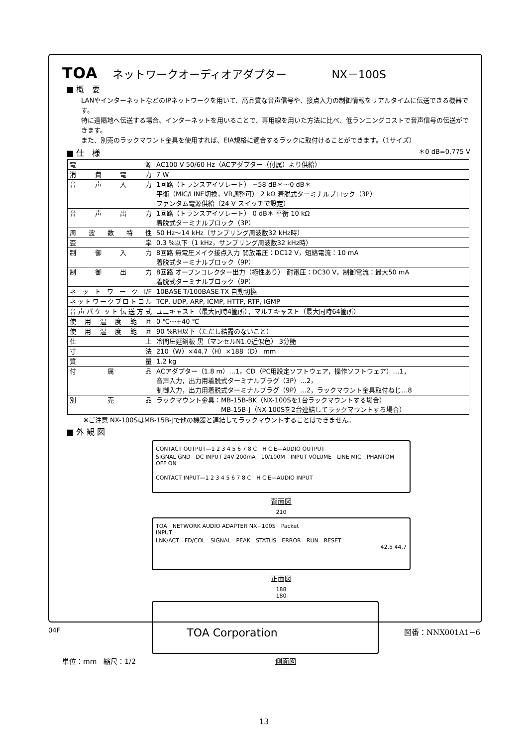TOA ネットワークオーディオアダプター NX－100S
■ 概　要
LANやインターネットなどのIPネットワークを用いて、高品質な音声信号や、接点入力の制御情報をリアルタイムに伝送できる機器です。
特に遠隔地へ伝送する場合、インターネットを用いることで、専用線を用いた方法に比べ、低ランニングコストで音声信号の伝送ができます。
また、別売のラックマウント金具を使用すれば、EIA規格に適合するラックに取付けることができます。（1サイズ）
■ 仕　様 ＊0 dB=0.775 V
| 電源 | AC100 V 50/60 Hz（ACアダプター（付属）より供給） |
| 消費電力 | 7 W |
| 音声入力 | 1回路（トランスアイソレート） −58 dB＊～0 dB＊ 平衡（MIC/LINE切換，VR調整可） 2 kΩ 着脱式ターミナルブロック（3P） ファンタム電源供給（24 V スイッチで設定） |
| 音声出力 | 1回路（トランスアイソレート） 0 dB＊ 平衡 10 kΩ 着脱式ターミナルブロック（3P） |
| 周波数特性 | 50 Hz～14 kHz（サンプリング周波数32 kHz時） |
| 歪率 | 0.3 %以下（1 kHz，サンプリング周波数32 kHz時） |
| 制御入力 | 8回路 無電圧メイク接点入力 開放電圧：DC12 V，短絡電流：10 mA 着脱式ターミナルブロック（9P） |
| 制御出力 | 8回路 オープンコレクター出力（極性あり） 耐電圧：DC30 V，制御電流：最大50 mA 着脱式ターミナルブロック（9P） |
| ネットワークI/F | 10BASE-T/100BASE-TX 自動切換 |
| ネットワークプロトコル | TCP, UDP, ARP, ICMP, HTTP, RTP, IGMP |
| 音声パケット伝送方式 | ユニキャスト（最大同時4箇所），マルチキャスト（最大同時64箇所） |
| 使用温度範囲 | 0 ℃～+40 ℃ |
| 使用湿度範囲 | 90 %RH以下（ただし結露のないこと） |
| 仕上 | 冷間圧延鋼板 黒（マンセルN1.0近似色） 3分艶 |
| 寸法 | 210（W）×44.7（H）×188（D） mm |
| 質量 | 1.2 kg |
| 付属品 | ACアダプター（1.8 m）…1，CD（PC用設定ソフトウェア，操作ソフトウェア）…1， 音声入力，出力用着脱式ターミナルプラグ（3P）…2， 制御入力，出力用着脱式ターミナルプラグ（9P）…2，ラックマウント金具取付ねじ…8 |
| 別売品 | ラックマウント金具：MB-15B-BK（NX-100Sを1台ラックマウントする場合） MB-15B-J（NX-100Sを2台連結してラックマウントする場合） |
※ご注意 NX-100SはMB-15B-Jで他の機器と連結してラックマウントすることはできません。
■ 外 観 図
CONTACT OUTPUT—1 2 3 4 5 6 7 8 C　H C E—AUDIO OUTPUT
SIGNAL GND　DC INPUT 24V 200mA　10/100M　INPUT VOLUME　LINE MIC　PHANTOM OFF ON
CONTACT INPUT—1 2 3 4 5 6 7 8 C　H C E—AUDIO INPUT
背面図
210
TOA　NETWORK AUDIO ADAPTER NX−100S　Packet
INPUT
LNK/ACT　FD/COL　SIGNAL　PEAK　STATUS　ERROR　RUN　RESET
42.5 44.7
正面図
188
180
単位：mm　縮尺：1/2 側面図
04F TOA Corporation 図番：NNX001A1−6
13